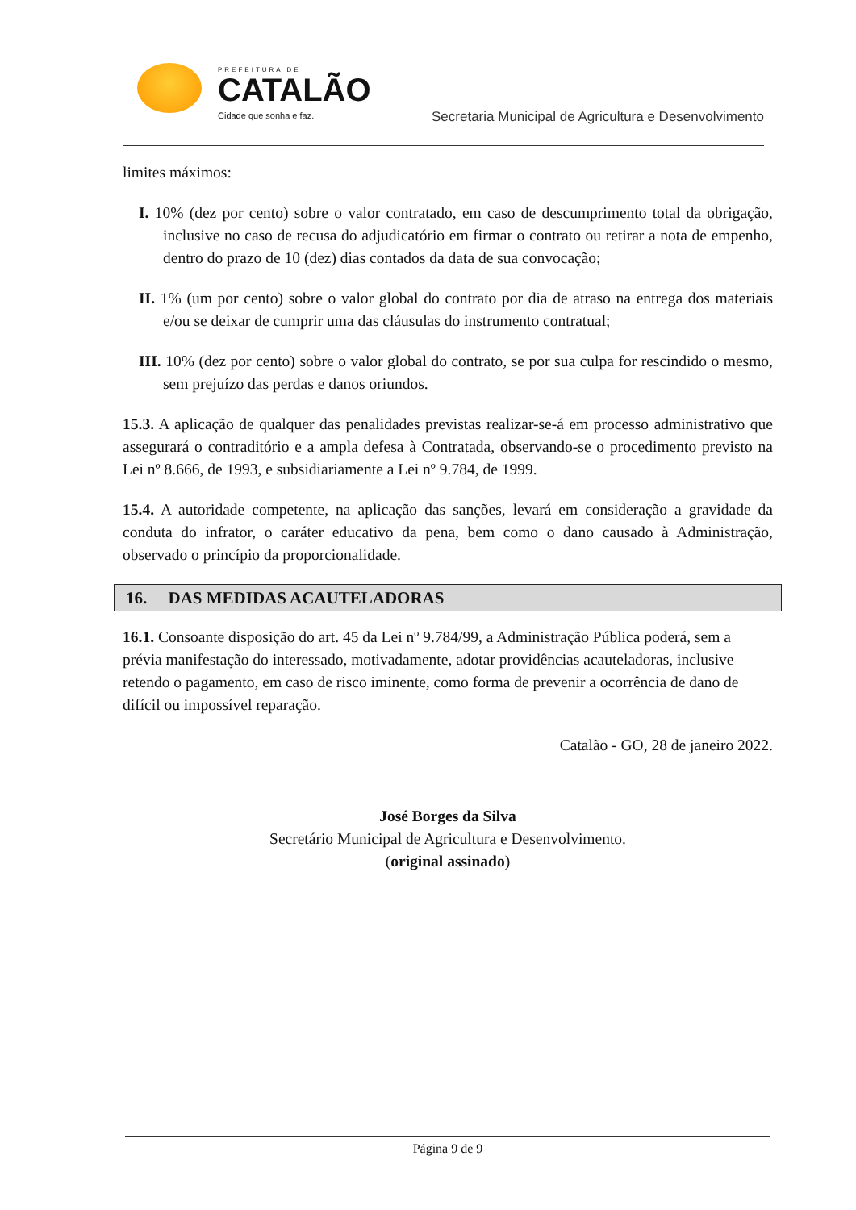PREFEITURA DE
CATALÃO
Cidade que sonha e faz.
Secretaria Municipal de Agricultura e Desenvolvimento
limites máximos:
I. 10% (dez por cento) sobre o valor contratado, em caso de descumprimento total da obrigação, inclusive no caso de recusa do adjudicatório em firmar o contrato ou retirar a nota de empenho, dentro do prazo de 10 (dez) dias contados da data de sua convocação;
II. 1% (um por cento) sobre o valor global do contrato por dia de atraso na entrega dos materiais e/ou se deixar de cumprir uma das cláusulas do instrumento contratual;
III. 10% (dez por cento) sobre o valor global do contrato, se por sua culpa for rescindido o mesmo, sem prejuízo das perdas e danos oriundos.
15.3. A aplicação de qualquer das penalidades previstas realizar-se-á em processo administrativo que assegurará o contraditório e a ampla defesa à Contratada, observando-se o procedimento previsto na Lei nº 8.666, de 1993, e subsidiariamente a Lei nº 9.784, de 1999.
15.4. A autoridade competente, na aplicação das sanções, levará em consideração a gravidade da conduta do infrator, o caráter educativo da pena, bem como o dano causado à Administração, observado o princípio da proporcionalidade.
16. DAS MEDIDAS ACAUTELADORAS
16.1. Consoante disposição do art. 45 da Lei nº 9.784/99, a Administração Pública poderá, sem a prévia manifestação do interessado, motivadamente, adotar providências acauteladoras, inclusive retendo o pagamento, em caso de risco iminente, como forma de prevenir a ocorrência de dano de difícil ou impossível reparação.
Catalão - GO, 28 de janeiro 2022.
José Borges da Silva
Secretário Municipal de Agricultura e Desenvolvimento.
(original assinado)
Página 9 de 9